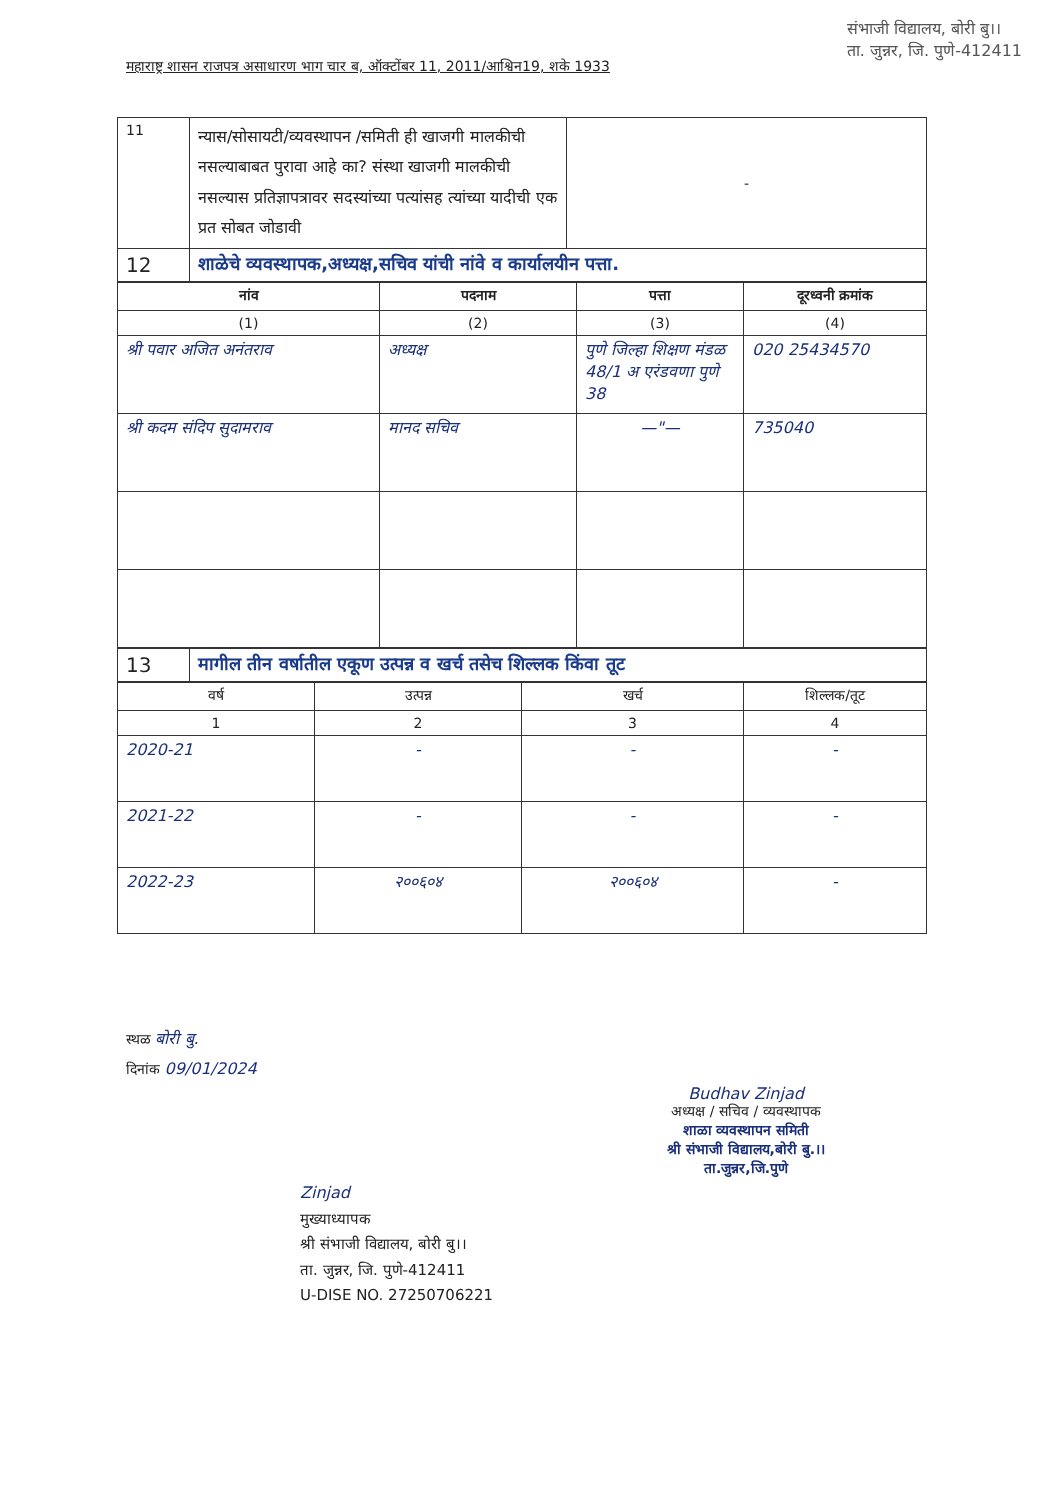महाराष्ट्र शासन राजपत्र असाधारण भाग चार ब, ऑक्टोंबर 11, 2011/आश्विन19, शके 1933
संभाजी विद्यालय, बोरी बु।।
ता. जुन्नर, जि. पुणे-412411
| 11 | न्यास/सोसायटी/व्यवस्थापन /समिती ही खाजगी मालकीची नसल्याबाबत पुरावा आहे का? संस्था खाजगी मालकीची नसल्यास प्रतिज्ञापत्रावर सदस्यांच्या पत्यांसह त्यांच्या यादीची एक प्रत सोबत जोडावी | - |
| 12 | शाळेचे व्यवस्थापक,अध्यक्ष,सचिव यांची नांवे व कार्यालयीन पत्ता. | |
| नांव | पदनाम | पत्ता | दूरध्वनी क्रमांक |
| --- | --- | --- | --- |
| (1) | (2) | (3) | (4) |
| श्री पवार अजित अनंतराव | अध्यक्ष | पुणे जिल्हा शिक्षण मंडळ 48/1 अ एरंडवणा पुणे 38 | 020 25434570 |
| श्री कदम संदिप सुदामराव | मानद सचिव | —"— | 735040 |
| 13 | मागील तीन वर्षातील एकूण उत्पन्न व खर्च तसेच शिल्लक किंवा तूट |
| वर्ष | उत्पन्न | खर्च | शिल्लक/तूट |
| --- | --- | --- | --- |
| 1 | 2 | 3 | 4 |
| 2020-21 | - | - | - |
| 2021-22 | - | - | - |
| 2022-23 | २००६०४ | २००६०४ | - |
स्थळ बोरी बु.
दिनांक 09/01/2024
Budhav Zinjad
अध्यक्ष / सचिव / व्यवस्थापक
शाळा व्यवस्थापन समिती
श्री संभाजी विद्यालय,बोरी बु.।।
ता.जुन्नर,जि.पुणे
Zinjad
मुख्याध्यापक
श्री संभाजी विद्यालय, बोरी बु।।
ता. जुन्नर, जि. पुणे-412411
U-DISE NO. 27250706221